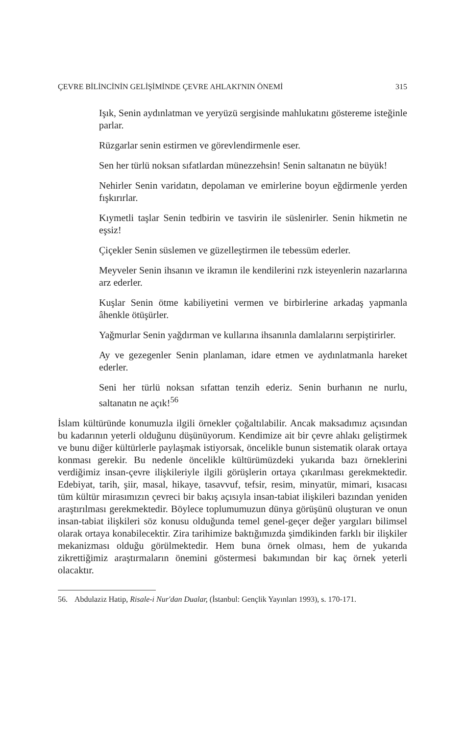ÇEVRE BİLİNCİNİN GELİŞİMİNDE ÇEVRE AHLAKI'NIN ÖNEMİ 315
Işık, Senin aydınlatman ve yeryüzü sergisinde mahlukatını göstereme isteğinle parlar.
Rüzgarlar senin estirmen ve görevlendirmenle eser.
Sen her türlü noksan sıfatlardan münezzehsin! Senin saltanatın ne büyük!
Nehirler Senin varidatın, depolaman ve emirlerine boyun eğdirmenle yerden fışkırırlar.
Kıymetli taşlar Senin tedbirin ve tasvirin ile süslenirler. Senin hikmetin ne eşsiz!
Çiçekler Senin süslemen ve güzelleştirmen ile tebessüm ederler.
Meyveler Senin ihsanın ve ikramın ile kendilerini rızk isteyenlerin nazarlarına arz ederler.
Kuşlar Senin ötme kabiliyetini vermen ve birbirlerine arkadaş yapmanla âhenkle ötüşürler.
Yağmurlar Senin yağdırman ve kullarına ihsanınla damlalarını serpiştirirler.
Ay ve gezegenler Senin planlaman, idare etmen ve aydınlatmanla hareket ederler.
Seni her türlü noksan sıfattan tenzih ederiz. Senin burhanın ne nurlu, saltanatın ne açık!<sup>56</sup>
İslam kültüründe konumuzla ilgili örnekler çoğaltılabilir. Ancak maksadımız açısından bu kadarının yeterli olduğunu düşünüyorum. Kendimize ait bir çevre ahlakı geliştirmek ve bunu diğer kültürlerle paylaşmak istiyorsak, öncelikle bunun sistematik olarak ortaya konması gerekir. Bu nedenle öncelikle kültürümüzdeki yukarıda bazı örneklerini verdiğimiz insan-çevre ilişkileriyle ilgili görüşlerin ortaya çıkarılması gerekmektedir. Edebiyat, tarih, şiir, masal, hikaye, tasavvuf, tefsir, resim, minyatür, mimari, kısacası tüm kültür mirasımızın çevreci bir bakış açısıyla insan-tabiat ilişkileri bazından yeniden araştırılması gerekmektedir. Böylece toplumumuzun dünya görüşünü oluşturan ve onun insan-tabiat ilişkileri söz konusu olduğunda temel genel-geçer değer yargıları bilimsel olarak ortaya konabilecektir. Zira tarihimize baktığımızda şimdikinden farklı bir ilişkiler mekanizması olduğu görülmektedir. Hem buna örnek olması, hem de yukarıda zikrettiğimiz araştırmaların önemini göstermesi bakımından bir kaç örnek yeterli olacaktır.
56. Abdulaziz Hatip, Risale-i Nur'dan Dualar, (İstanbul: Gençlik Yayınları 1993), s. 170-171.